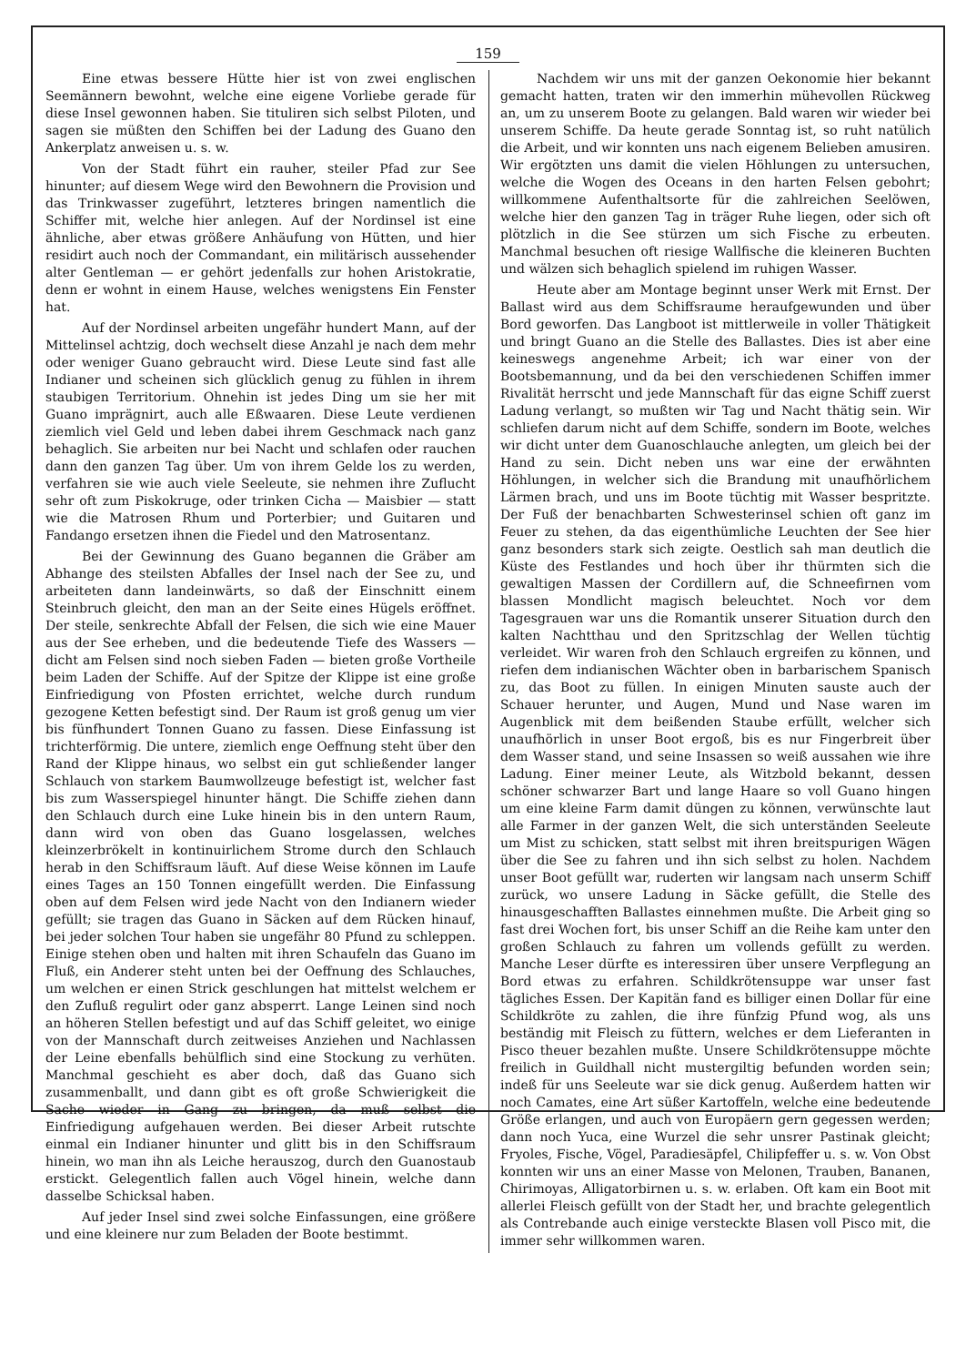159
Eine etwas bessere Hütte hier ist von zwei englischen Seemännern bewohnt, welche eine eigene Vorliebe gerade für diese Insel gewonnen haben. Sie tituliren sich selbst Piloten, und sagen sie müßten den Schiffen bei der Ladung des Guano den Ankerplatz anweisen u. s. w.
Von der Stadt führt ein rauher, steiler Pfad zur See hinunter; auf diesem Wege wird den Bewohnern die Provision und das Trinkwasser zugeführt, letzteres bringen namentlich die Schiffer mit, welche hier anlegen. Auf der Nordinsel ist eine ähnliche, aber etwas größere Anhäufung von Hütten, und hier residirt auch noch der Commandant, ein militärisch aussehender alter Gentleman — er gehört jedenfalls zur hohen Aristokratie, denn er wohnt in einem Hause, welches wenigstens Ein Fenster hat.
Auf der Nordinsel arbeiten ungefähr hundert Mann, auf der Mittelinsel achtzig, doch wechselt diese Anzahl je nach dem mehr oder weniger Guano gebraucht wird. Diese Leute sind fast alle Indianer und scheinen sich glücklich genug zu fühlen in ihrem staubigen Territorium. Ohnehin ist jedes Ding um sie her mit Guano imprägnirt, auch alle Eßwaaren. Diese Leute verdienen ziemlich viel Geld und leben dabei ihrem Geschmack nach ganz behaglich. Sie arbeiten nur bei Nacht und schlafen oder rauchen dann den ganzen Tag über. Um von ihrem Gelde los zu werden, verfahren sie wie auch viele Seeleute, sie nehmen ihre Zuflucht sehr oft zum Piskokruge, oder trinken Cicha — Maisbier — statt wie die Matrosen Rhum und Porterbier; und Guitaren und Fandango ersetzen ihnen die Fiedel und den Matrosentanz.
Bei der Gewinnung des Guano begannen die Gräber am Abhange des steilsten Abfalles der Insel nach der See zu, und arbeiteten dann landeinwärts, so daß der Einschnitt einem Steinbruch gleicht, den man an der Seite eines Hügels eröffnet. Der steile, senkrechte Abfall der Felsen, die sich wie eine Mauer aus der See erheben, und die bedeutende Tiefe des Wassers — dicht am Felsen sind noch sieben Faden — bieten große Vortheile beim Laden der Schiffe. Auf der Spitze der Klippe ist eine große Einfriedigung von Pfosten errichtet, welche durch rundum gezogene Ketten befestigt sind. Der Raum ist groß genug um vier bis fünfhundert Tonnen Guano zu fassen. Diese Einfassung ist trichterförmig. Die untere, ziemlich enge Oeffnung steht über den Rand der Klippe hinaus, wo selbst ein gut schließender langer Schlauch von starkem Baumwollzeuge befestigt ist, welcher fast bis zum Wasserspiegel hinunter hängt. Die Schiffe ziehen dann den Schlauch durch eine Luke hinein bis in den untern Raum, dann wird von oben das Guano losgelassen, welches kleinzerbrökelt in kontinuirlichem Strome durch den Schlauch herab in den Schiffsraum läuft. Auf diese Weise können im Laufe eines Tages an 150 Tonnen eingefüllt werden. Die Einfassung oben auf dem Felsen wird jede Nacht von den Indianern wieder gefüllt; sie tragen das Guano in Säcken auf dem Rücken hinauf, bei jeder solchen Tour haben sie ungefähr 80 Pfund zu schleppen. Einige stehen oben und halten mit ihren Schaufeln das Guano im Fluß, ein Anderer steht unten bei der Oeffnung des Schlauches, um welchen er einen Strick geschlungen hat mittelst welchem er den Zufluß regulirt oder ganz absperrt. Lange Leinen sind noch an höheren Stellen befestigt und auf das Schiff geleitet, wo einige von der Mannschaft durch zeitweises Anziehen und Nachlassen der Leine ebenfalls behülflich sind eine Stockung zu verhüten. Manchmal geschieht es aber doch, daß das Guano sich zusammenballt, und dann gibt es oft große Schwierigkeit die Sache wieder in Gang zu bringen, da muß selbst die Einfriedigung aufgehauen werden. Bei dieser Arbeit rutschte einmal ein Indianer hinunter und glitt bis in den Schiffsraum hinein, wo man ihn als Leiche herauszog, durch den Guanostaub erstickt. Gelegentlich fallen auch Vögel hinein, welche dann dasselbe Schicksal haben.
Auf jeder Insel sind zwei solche Einfassungen, eine größere und eine kleinere nur zum Beladen der Boote bestimmt.
Nachdem wir uns mit der ganzen Oekonomie hier bekannt gemacht hatten, traten wir den immerhin mühevollen Rückweg an, um zu unserem Boote zu gelangen. Bald waren wir wieder bei unserem Schiffe. Da heute gerade Sonntag ist, so ruht natülich die Arbeit, und wir konnten uns nach eigenem Belieben amusiren. Wir ergötzten uns damit die vielen Höhlungen zu untersuchen, welche die Wogen des Oceans in den harten Felsen gebohrt; willkommene Aufenthaltsorte für die zahlreichen Seelöwen, welche hier den ganzen Tag in träger Ruhe liegen, oder sich oft plötzlich in die See stürzen um sich Fische zu erbeuten. Manchmal besuchen oft riesige Wallfische die kleineren Buchten und wälzen sich behaglich spielend im ruhigen Wasser.
Heute aber am Montage beginnt unser Werk mit Ernst. Der Ballast wird aus dem Schiffsraume heraufgewunden und über Bord geworfen. Das Langboot ist mittlerweile in voller Thätigkeit und bringt Guano an die Stelle des Ballastes. Dies ist aber eine keineswegs angenehme Arbeit; ich war einer von der Bootsbemannung, und da bei den verschiedenen Schiffen immer Rivalität herrscht und jede Mannschaft für das eigne Schiff zuerst Ladung verlangt, so mußten wir Tag und Nacht thätig sein. Wir schliefen darum nicht auf dem Schiffe, sondern im Boote, welches wir dicht unter dem Guanoschlauche anlegten, um gleich bei der Hand zu sein. Dicht neben uns war eine der erwähnten Höhlungen, in welcher sich die Brandung mit unaufhörlichem Lärmen brach, und uns im Boote tüchtig mit Wasser bespritzte. Der Fuß der benachbarten Schwesterinsel schien oft ganz im Feuer zu stehen, da das eigenthümliche Leuchten der See hier ganz besonders stark sich zeigte. Oestlich sah man deutlich die Küste des Festlandes und hoch über ihr thürmten sich die gewaltigen Massen der Cordillern auf, die Schneefirnen vom blassen Mondlicht magisch beleuchtet. Noch vor dem Tagesgrauen war uns die Romantik unserer Situation durch den kalten Nachtthau und den Spritzschlag der Wellen tüchtig verleidet. Wir waren froh den Schlauch ergreifen zu können, und riefen dem indianischen Wächter oben in barbarischem Spanisch zu, das Boot zu füllen. In einigen Minuten sauste auch der Schauer herunter, und Augen, Mund und Nase waren im Augenblick mit dem beißenden Staube erfüllt, welcher sich unaufhörlich in unser Boot ergoß, bis es nur Fingerbreit über dem Wasser stand, und seine Insassen so weiß aussahen wie ihre Ladung. Einer meiner Leute, als Witzbold bekannt, dessen schöner schwarzer Bart und lange Haare so voll Guano hingen um eine kleine Farm damit düngen zu können, verwünschte laut alle Farmer in der ganzen Welt, die sich unterständen Seeleute um Mist zu schicken, statt selbst mit ihren breitspurigen Wägen über die See zu fahren und ihn sich selbst zu holen. Nachdem unser Boot gefüllt war, ruderten wir langsam nach unserm Schiff zurück, wo unsere Ladung in Säcke gefüllt, die Stelle des hinausgeschafften Ballastes einnehmen mußte. Die Arbeit ging so fast drei Wochen fort, bis unser Schiff an die Reihe kam unter den großen Schlauch zu fahren um vollends gefüllt zu werden. Manche Leser dürfte es interessiren über unsere Verpflegung an Bord etwas zu erfahren. Schildkrötensuppe war unser fast tägliches Essen. Der Kapitän fand es billiger einen Dollar für eine Schildkröte zu zahlen, die ihre fünfzig Pfund wog, als uns beständig mit Fleisch zu füttern, welches er dem Lieferanten in Pisco theuer bezahlen mußte. Unsere Schildkrötensuppe möchte freilich in Guildhall nicht mustergiltig befunden worden sein; indeß für uns Seeleute war sie dick genug. Außerdem hatten wir noch Camates, eine Art süßer Kartoffeln, welche eine bedeutende Größe erlangen, und auch von Europäern gern gegessen werden; dann noch Yuca, eine Wurzel die sehr unsrer Pastinak gleicht; Fryoles, Fische, Vögel, Paradiesäpfel, Chilipfeffer u. s. w. Von Obst konnten wir uns an einer Masse von Melonen, Trauben, Bananen, Chirimoyas, Alligatorbirnen u. s. w. erlaben. Oft kam ein Boot mit allerlei Fleisch gefüllt von der Stadt her, und brachte gelegentlich als Contrebande auch einige versteckte Blasen voll Pisco mit, die immer sehr willkommen waren.